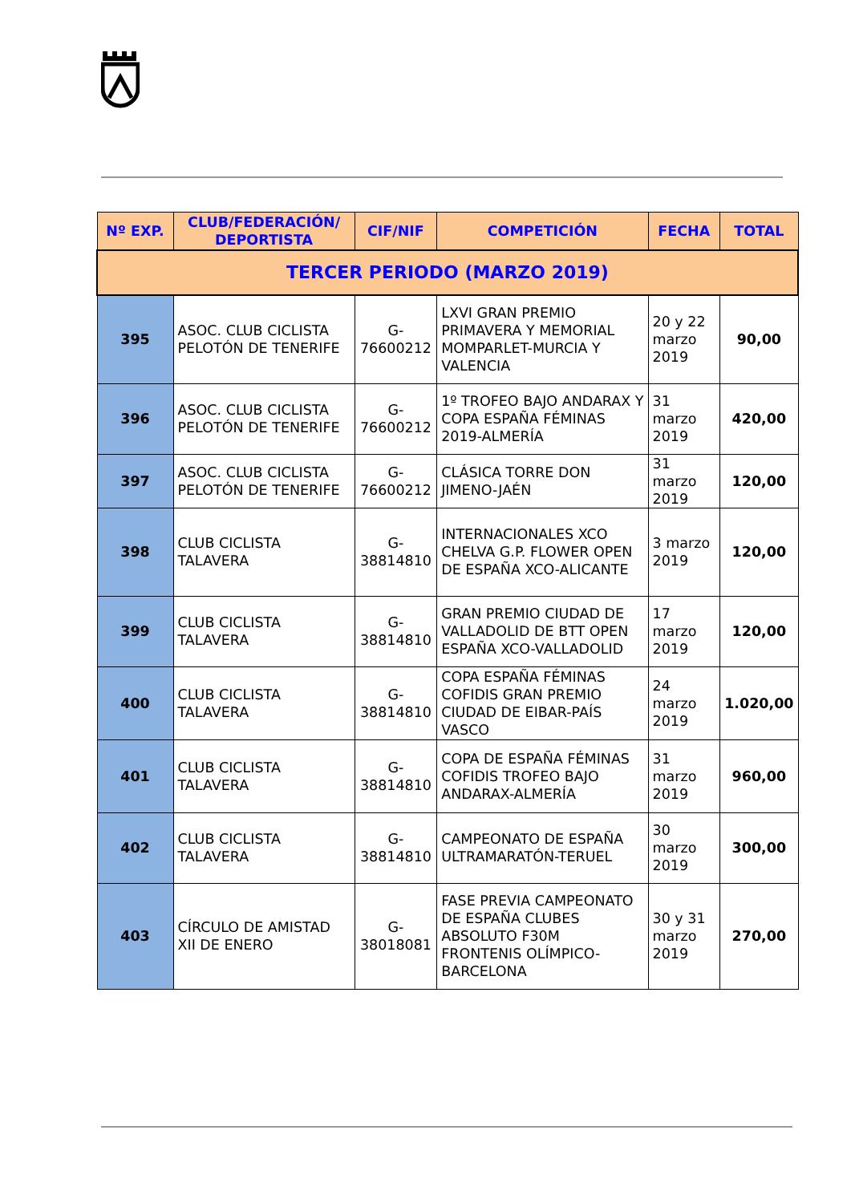| Nº EXP. | CLUB/FEDERACIÓN/ DEPORTISTA | CIF/NIF | COMPETICIÓN | FECHA | TOTAL |
| --- | --- | --- | --- | --- | --- |
| TERCER PERIODO (MARZO 2019) | | | | | |
| 395 | ASOC. CLUB CICLISTA PELOTÓN DE TENERIFE | G-76600212 | LXVI GRAN PREMIO PRIMAVERA Y MEMORIAL MOMPARLET-MURCIA Y VALENCIA | 20 y 22 marzo 2019 | 90,00 |
| 396 | ASOC. CLUB CICLISTA PELOTÓN DE TENERIFE | G-76600212 | 1º TROFEO BAJO ANDARAX Y COPA ESPAÑA FÉMINAS 2019-ALMERÍA | 31 marzo 2019 | 420,00 |
| 397 | ASOC. CLUB CICLISTA PELOTÓN DE TENERIFE | G-76600212 | CLÁSICA TORRE DON JIMENO-JAÉN | 31 marzo 2019 | 120,00 |
| 398 | CLUB CICLISTA TALAVERA | G-38814810 | INTERNACIONALES XCO CHELVA G.P. FLOWER OPEN DE ESPAÑA XCO-ALICANTE | 3 marzo 2019 | 120,00 |
| 399 | CLUB CICLISTA TALAVERA | G-38814810 | GRAN PREMIO CIUDAD DE VALLADOLID DE BTT OPEN ESPAÑA XCO-VALLADOLID | 17 marzo 2019 | 120,00 |
| 400 | CLUB CICLISTA TALAVERA | G-38814810 | COPA ESPAÑA FÉMINAS COFIDIS GRAN PREMIO CIUDAD DE EIBAR-PAÍS VASCO | 24 marzo 2019 | 1.020,00 |
| 401 | CLUB CICLISTA TALAVERA | G-38814810 | COPA DE ESPAÑA FÉMINAS COFIDIS TROFEO BAJO ANDARAX-ALMERÍA | 31 marzo 2019 | 960,00 |
| 402 | CLUB CICLISTA TALAVERA | G-38814810 | CAMPEONATO DE ESPAÑA ULTRAMARATÓN-TERUEL | 30 marzo 2019 | 300,00 |
| 403 | CÍRCULO DE AMISTAD XII DE ENERO | G-38018081 | FASE PREVIA CAMPEONATO DE ESPAÑA CLUBES ABSOLUTO F30M FRONTENIS OLÍMPICO-BARCELONA | 30 y 31 marzo 2019 | 270,00 |